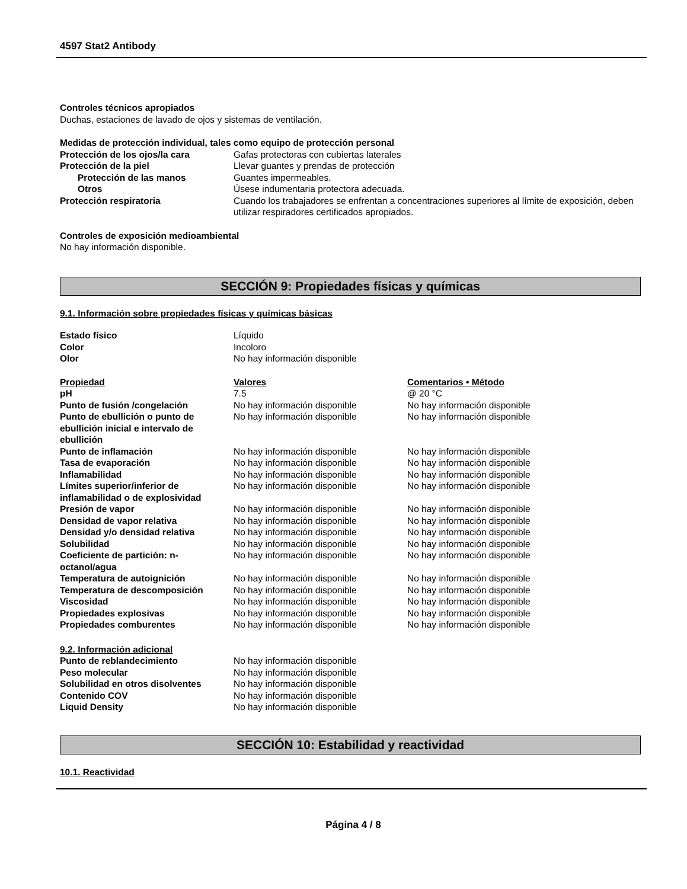4597 Stat2 Antibody
Controles técnicos apropiados
Duchas, estaciones de lavado de ojos y sistemas de ventilación.
Medidas de protección individual, tales como equipo de protección personal
| Protección de los ojos/la cara | Gafas protectoras con cubiertas laterales |
| Protección de la piel | Llevar guantes y prendas de protección |
| Protección de las manos | Guantes impermeables. |
| Otros | Úsese indumentaria protectora adecuada. |
| Protección respiratoria | Cuando los trabajadores se enfrentan a concentraciones superiores al límite de exposición, deben utilizar respiradores certificados apropiados. |
Controles de exposición medioambiental
No hay información disponible.
SECCIÓN 9: Propiedades físicas y químicas
9.1. Información sobre propiedades físicas y químicas básicas
| Estado físico | Líquido |
| Color | Incoloro |
| Olor | No hay información disponible |
| Propiedad | Valores | Comentarios • Método |
| pH | 7.5 | @ 20 °C |
| Punto de fusión /congelación | No hay información disponible | No hay información disponible |
| Punto de ebullición o punto de ebullición inicial e intervalo de ebullición | No hay información disponible | No hay información disponible |
| Punto de inflamación | No hay información disponible | No hay información disponible |
| Tasa de evaporación | No hay información disponible | No hay información disponible |
| Inflamabilidad | No hay información disponible | No hay información disponible |
| Límites superior/inferior de inflamabilidad o de explosividad | No hay información disponible | No hay información disponible |
| Presión de vapor | No hay información disponible | No hay información disponible |
| Densidad de vapor relativa | No hay información disponible | No hay información disponible |
| Densidad y/o densidad relativa | No hay información disponible | No hay información disponible |
| Solubilidad | No hay información disponible | No hay información disponible |
| Coeficiente de partición: n-octanol/agua | No hay información disponible | No hay información disponible |
| Temperatura de autoignición | No hay información disponible | No hay información disponible |
| Temperatura de descomposición | No hay información disponible | No hay información disponible |
| Viscosidad | No hay información disponible | No hay información disponible |
| Propiedades explosivas | No hay información disponible | No hay información disponible |
| Propiedades comburentes | No hay información disponible | No hay información disponible |
9.2. Información adicional
| Punto de reblandecimiento | No hay información disponible |
| Peso molecular | No hay información disponible |
| Solubilidad en otros disolventes | No hay información disponible |
| Contenido COV | No hay información disponible |
| Liquid Density | No hay información disponible |
SECCIÓN 10: Estabilidad y reactividad
10.1. Reactividad
Página 4 / 8